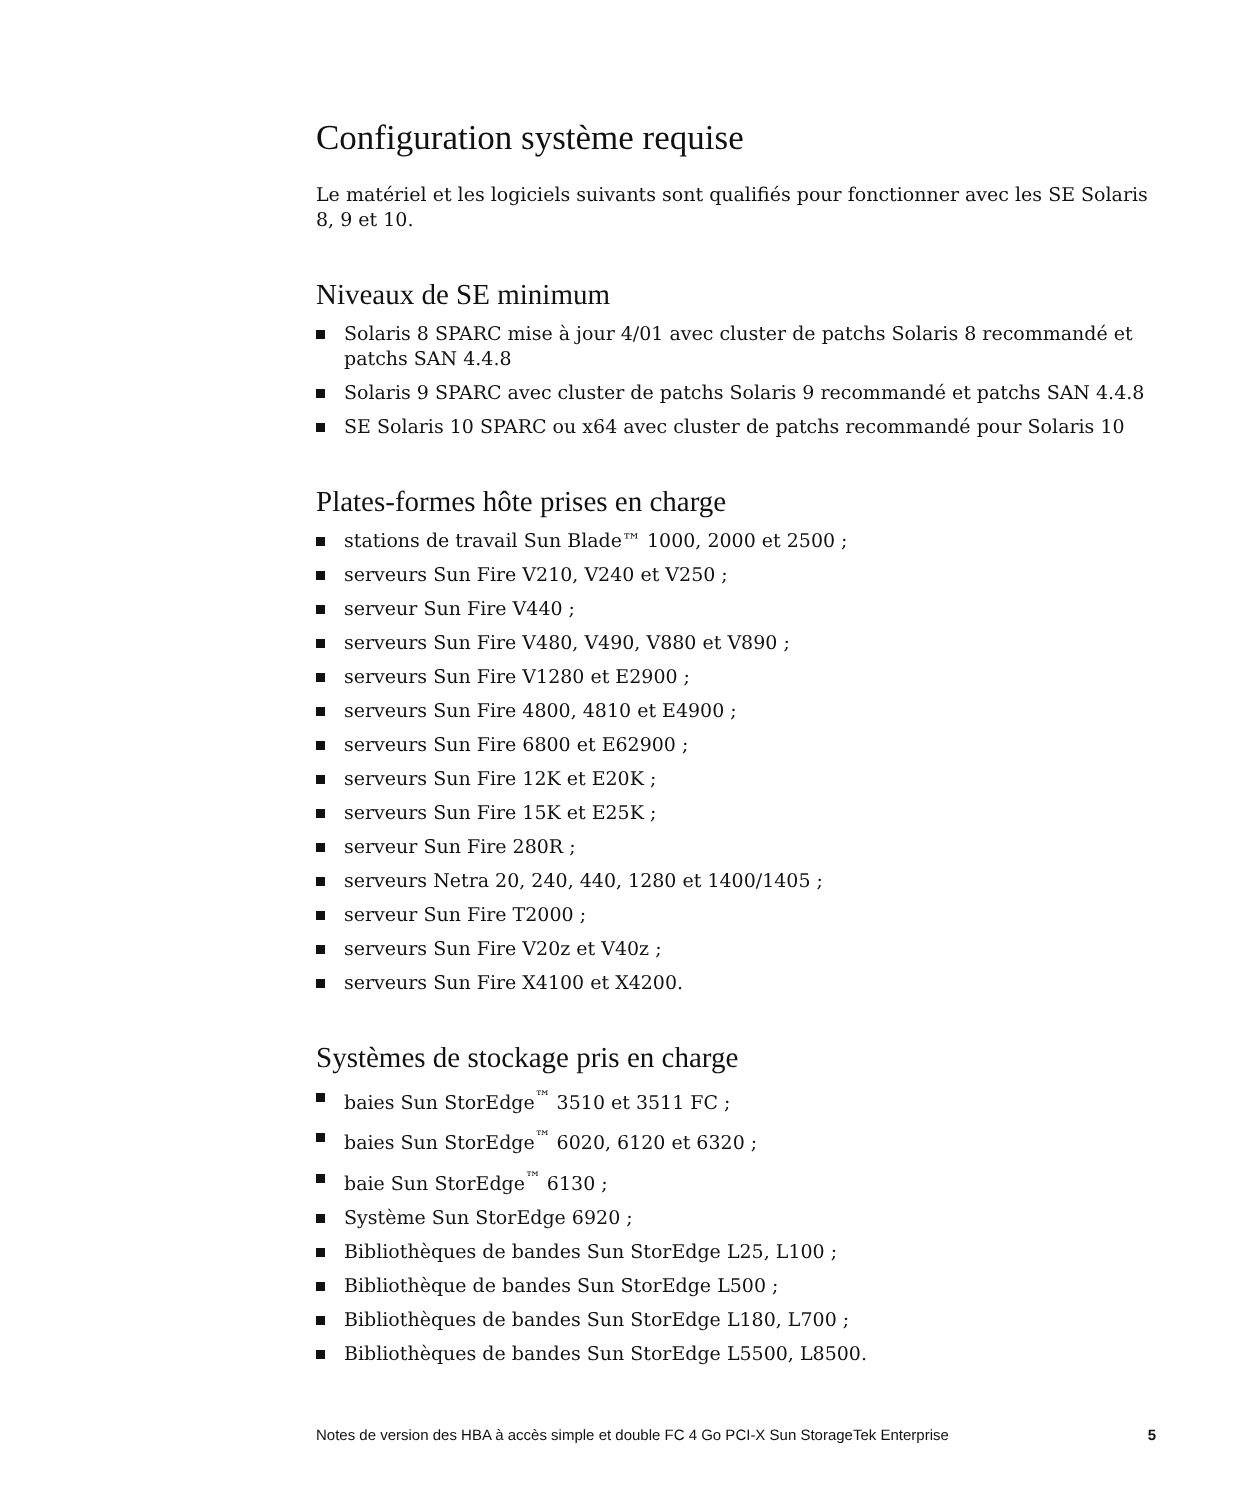Configuration système requise
Le matériel et les logiciels suivants sont qualifiés pour fonctionner avec les SE Solaris 8, 9 et 10.
Niveaux de SE minimum
Solaris 8 SPARC mise à jour 4/01 avec cluster de patchs Solaris 8 recommandé et patchs SAN 4.4.8
Solaris 9 SPARC avec cluster de patchs Solaris 9 recommandé et patchs SAN 4.4.8
SE Solaris 10 SPARC ou x64 avec cluster de patchs recommandé pour Solaris 10
Plates-formes hôte prises en charge
stations de travail Sun Blade™ 1000, 2000 et 2500 ;
serveurs Sun Fire V210, V240 et V250 ;
serveur Sun Fire V440 ;
serveurs Sun Fire V480, V490, V880 et V890 ;
serveurs Sun Fire V1280 et E2900 ;
serveurs Sun Fire 4800, 4810 et E4900 ;
serveurs Sun Fire 6800 et E62900 ;
serveurs Sun Fire 12K et E20K ;
serveurs Sun Fire 15K et E25K ;
serveur Sun Fire 280R ;
serveurs Netra 20, 240, 440, 1280 et 1400/1405 ;
serveur Sun Fire T2000 ;
serveurs Sun Fire V20z et V40z ;
serveurs Sun Fire X4100 et X4200.
Systèmes de stockage pris en charge
baies Sun StorEdge<sup>™</sup> 3510 et 3511 FC ;
baies Sun StorEdge<sup>™</sup> 6020, 6120 et 6320 ;
baie Sun StorEdge<sup>™</sup> 6130 ;
Système Sun StorEdge 6920 ;
Bibliothèques de bandes Sun StorEdge L25, L100 ;
Bibliothèque de bandes Sun StorEdge L500 ;
Bibliothèques de bandes Sun StorEdge L180, L700 ;
Bibliothèques de bandes Sun StorEdge L5500, L8500.
Notes de version des HBA à accès simple et double FC 4 Go PCI-X Sun StorageTek Enterprise 5